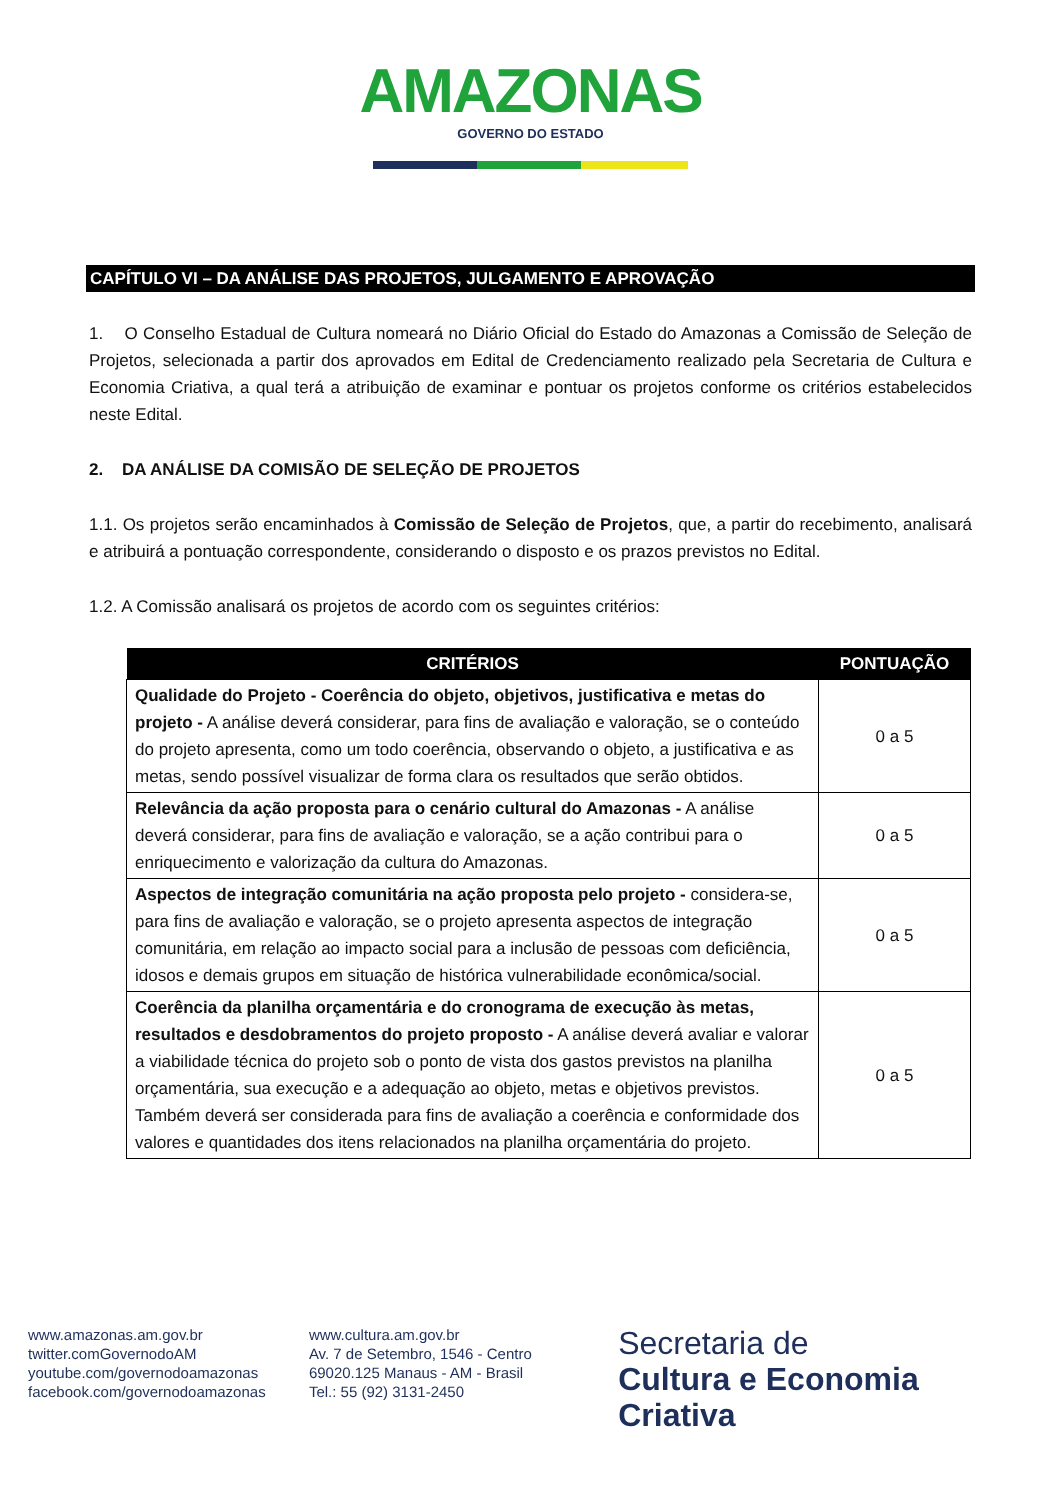AMAZONAS
GOVERNO DO ESTADO
CAPÍTULO VI – DA ANÁLISE DAS PROJETOS, JULGAMENTO E APROVAÇÃO
1. O Conselho Estadual de Cultura nomeará no Diário Oficial do Estado do Amazonas a Comissão de Seleção de Projetos, selecionada a partir dos aprovados em Edital de Credenciamento realizado pela Secretaria de Cultura e Economia Criativa, a qual terá a atribuição de examinar e pontuar os projetos conforme os critérios estabelecidos neste Edital.
2. DA ANÁLISE DA COMISÃO DE SELEÇÃO DE PROJETOS
1.1. Os projetos serão encaminhados à Comissão de Seleção de Projetos, que, a partir do recebimento, analisará e atribuirá a pontuação correspondente, considerando o disposto e os prazos previstos no Edital.
1.2. A Comissão analisará os projetos de acordo com os seguintes critérios:
| CRITÉRIOS | PONTUAÇÃO |
| --- | --- |
| Qualidade do Projeto - Coerência do objeto, objetivos, justificativa e metas do projeto - A análise deverá considerar, para fins de avaliação e valoração, se o conteúdo do projeto apresenta, como um todo coerência, observando o objeto, a justificativa e as metas, sendo possível visualizar de forma clara os resultados que serão obtidos. | 0 a 5 |
| Relevância da ação proposta para o cenário cultural do Amazonas - A análise deverá considerar, para fins de avaliação e valoração, se a ação contribui para o enriquecimento e valorização da cultura do Amazonas. | 0 a 5 |
| Aspectos de integração comunitária na ação proposta pelo projeto - considera-se, para fins de avaliação e valoração, se o projeto apresenta aspectos de integração comunitária, em relação ao impacto social para a inclusão de pessoas com deficiência, idosos e demais grupos em situação de histórica vulnerabilidade econômica/social. | 0 a 5 |
| Coerência da planilha orçamentária e do cronograma de execução às metas, resultados e desdobramentos do projeto proposto - A análise deverá avaliar e valorar a viabilidade técnica do projeto sob o ponto de vista dos gastos previstos na planilha orçamentária, sua execução e a adequação ao objeto, metas e objetivos previstos. Também deverá ser considerada para fins de avaliação a coerência e conformidade dos valores e quantidades dos itens relacionados na planilha orçamentária do projeto. | 0 a 5 |
www.amazonas.am.gov.br
twitter.comGovernodoAM
youtube.com/governodoamazonas
facebook.com/governodoamazonas
www.cultura.am.gov.br
Av. 7 de Setembro, 1546 - Centro
69020.125 Manaus - AM - Brasil
Tel.: 55 (92) 3131-2450
Secretaria de
Cultura e Economia Criativa